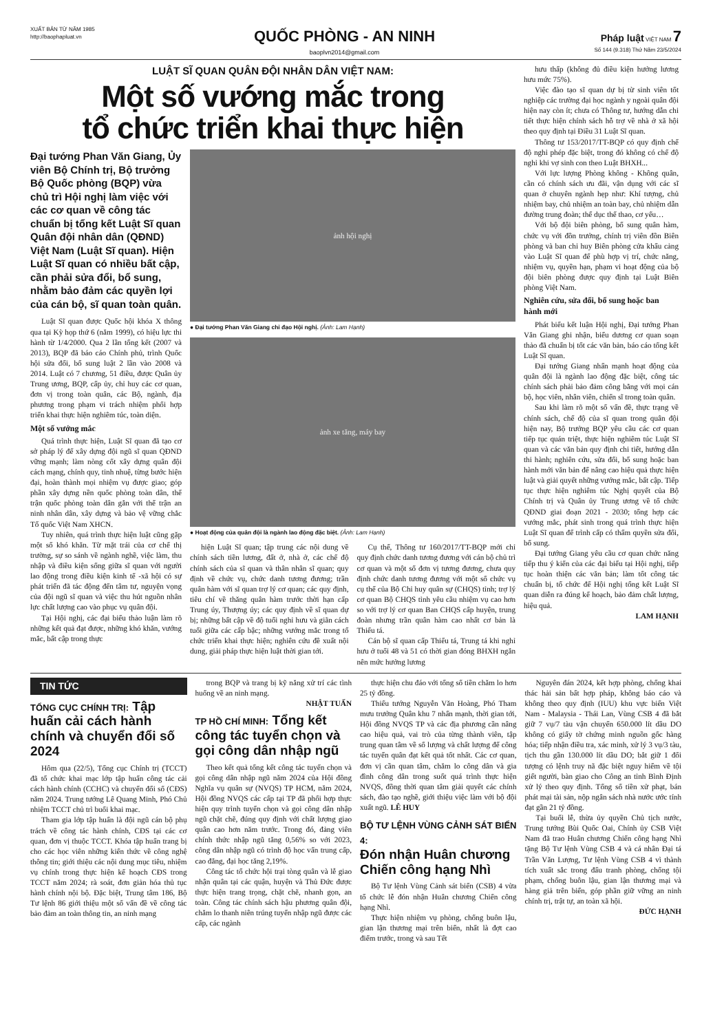XUẤT BẢN TỪ NĂM 1985
http://baophapluat.vn
QUỐC PHÒNG - AN NINH
baoplvn2014@gmail.com
Pháp luật VIỆT NAM 7
Số 144 (9.318) Thứ Năm 23/5/2024
LUẬT SĨ QUAN QUÂN ĐỘI NHÂN DÂN VIỆT NAM:
Một số vướng mắc trong
tổ chức triển khai thực hiện
Đại tướng Phan Văn Giang, Ủy viên Bộ Chính trị, Bộ trưởng Bộ Quốc phòng (BQP) vừa chủ trì Hội nghị làm việc với các cơ quan về công tác chuẩn bị tổng kết Luật Sĩ quan Quân đội nhân dân (QĐND) Việt Nam (Luật Sĩ quan). Hiện Luật Sĩ quan có nhiều bất cập, cần phải sửa đổi, bổ sung, nhằm bảo đảm các quyền lợi của cán bộ, sĩ quan toàn quân.
Luật Sĩ quan được Quốc hội khóa X thông qua tại Kỳ họp thứ 6 (năm 1999), có hiệu lực thi hành từ 1/4/2000. Qua 2 lần tổng kết (2007 và 2013), BQP đã báo cáo Chính phủ, trình Quốc hội sửa đổi, bổ sung luật 2 lần vào 2008 và 2014. Luật có 7 chương, 51 điều, được Quân ủy Trung ương, BQP, cấp ủy, chỉ huy các cơ quan, đơn vị trong toàn quân, các Bộ, ngành, địa phương trong phạm vi trách nhiệm phối hợp triển khai thực hiện nghiêm túc, toàn diện.
Một số vướng mắc
Quá trình thực hiện, Luật Sĩ quan đã tạo cơ sở pháp lý để xây dựng đội ngũ sĩ quan QĐND vững mạnh; làm nòng cốt xây dựng quân đội cách mạng, chính quy, tinh nhuệ, từng bước hiện đại, hoàn thành mọi nhiệm vụ được giao; góp phần xây dựng nền quốc phòng toàn dân, thế trận quốc phòng toàn dân gắn với thế trận an ninh nhân dân, xây dựng và bảo vệ vững chắc Tổ quốc Việt Nam XHCN.
Tuy nhiên, quá trình thực hiện luật cũng gặp một số khó khăn. Từ mặt trái của cơ chế thị trường, sự so sánh về ngành nghề, việc làm, thu nhập và điều kiện sống giữa sĩ quan với người lao động trong điều kiện kinh tế -xã hội có sự phát triển đã tác động đến tâm tư, nguyện vọng của đội ngũ sĩ quan và việc thu hút nguồn nhân lực chất lượng cao vào phục vụ quân đội.
Tại Hội nghị, các đại biểu thảo luận làm rõ những kết quả đạt được, những khó khăn, vướng mắc, bất cập trong thực
ảnh hội nghị
● Đại tướng Phan Văn Giang chỉ đạo Hội nghị. (Ảnh: Lam Hạnh)
ảnh xe tăng, máy bay
● Hoạt động của quân đội là ngành lao động đặc biệt. (Ảnh: Lam Hạnh)
hiện Luật Sĩ quan; tập trung các nội dung về chính sách tiền lương, đất ở, nhà ở, các chế độ chính sách của sĩ quan và thân nhân sĩ quan; quy định về chức vụ, chức danh tương đương; trần quân hàm với sĩ quan trợ lý cơ quan; các quy định, tiêu chí về thăng quân hàm trước thời hạn cấp Trung úy, Thượng úy; các quy định về sĩ quan dự bị; những bất cập về độ tuổi nghỉ hưu và giãn cách tuổi giữa các cấp bậc; những vướng mắc trong tổ chức triển khai thực hiện; nghiên cứu đề xuất nội dung, giải pháp thực hiện luật thời gian tới.
Cụ thể, Thông tư 160/2017/TT-BQP mới chỉ quy định chức danh tương đương với cán bộ chủ trì cơ quan và một số đơn vị tương đương, chưa quy định chức danh tương đương với một số chức vụ cụ thể của Bộ Chỉ huy quân sự (CHQS) tỉnh; trợ lý cơ quan Bộ CHQS tỉnh yêu cầu nhiệm vụ cao hơn so với trợ lý cơ quan Ban CHQS cấp huyện, trung đoàn nhưng trần quân hàm cao nhất cơ bản là Thiếu tá.
Cán bộ sĩ quan cấp Thiếu tá, Trung tá khi nghỉ hưu ở tuổi 48 và 51 có thời gian đóng BHXH ngắn nên mức hưởng lương
hưu thấp (không đủ điều kiện hưởng lương hưu mức 75%).
Việc đào tạo sĩ quan dự bị từ sinh viên tốt nghiệp các trường đại học ngành y ngoài quân đội hiện nay còn ít; chưa có Thông tư, hướng dẫn chi tiết thực hiện chính sách hỗ trợ về nhà ở xã hội theo quy định tại Điều 31 Luật Sĩ quan.
Thông tư 153/2017/TT-BQP có quy định chế độ nghỉ phép đặc biệt, trong đó không có chế độ nghỉ khi vợ sinh con theo Luật BHXH...
Với lực lượng Phòng không - Không quân, cần có chính sách ưu đãi, vận dụng với các sĩ quan ở chuyên ngành hẹp như: Khí tượng, chủ nhiệm bay, chủ nhiệm an toàn bay, chủ nhiệm dẫn đường trung đoàn; thể dục thể thao, cơ yếu…
Với bộ đội biên phòng, bổ sung quân hàm, chức vụ với đồn trưởng, chính trị viên đồn Biên phòng và ban chỉ huy Biên phòng cửa khẩu cảng vào Luật Sĩ quan để phù hợp vị trí, chức năng, nhiệm vụ, quyền hạn, phạm vi hoạt động của bộ đội biên phòng được quy định tại Luật Biên phòng Việt Nam.
Nghiên cứu, sửa đổi, bổ sung hoặc ban hành mới
Phát biểu kết luận Hội nghị, Đại tướng Phan Văn Giang ghi nhận, biểu dương cơ quan soạn thảo đã chuẩn bị tốt các văn bản, báo cáo tổng kết Luật Sĩ quan.
Đại tướng Giang nhấn mạnh hoạt động của quân đội là ngành lao động đặc biệt, công tác chính sách phải bảo đảm công bằng với mọi cán bộ, học viên, nhân viên, chiến sĩ trong toàn quân.
Sau khi làm rõ một số vấn đề, thực trạng về chính sách, chế độ của sĩ quan trong quân đội hiện nay, Bộ trưởng BQP yêu cầu các cơ quan tiếp tục quán triệt, thực hiện nghiêm túc Luật Sĩ quan và các văn bản quy định chi tiết, hướng dẫn thi hành; nghiên cứu, sửa đổi, bổ sung hoặc ban hành mới văn bản để nâng cao hiệu quả thực hiện luật và giải quyết những vướng mắc, bất cập. Tiếp tục thực hiện nghiêm túc Nghị quyết của Bộ Chính trị và Quân ủy Trung ương về tổ chức QĐND giai đoạn 2021 - 2030; tổng hợp các vướng mắc, phát sinh trong quá trình thực hiện Luật Sĩ quan để trình cấp có thẩm quyền sửa đổi, bổ sung.
Đại tướng Giang yêu cầu cơ quan chức năng tiếp thu ý kiến của các đại biểu tại Hội nghị, tiếp tục hoàn thiện các văn bản; làm tốt công tác chuẩn bị, tổ chức để Hội nghị tổng kết Luật Sĩ quan diễn ra đúng kế hoạch, bảo đảm chất lượng, hiệu quả.
LAM HẠNH
TIN TỨC
TỔNG CỤC CHÍNH TRỊ: Tập huấn cải cách hành chính và chuyển đổi số 2024
Hôm qua (22/5), Tổng cục Chính trị (TCCT) đã tổ chức khai mạc lớp tập huấn công tác cải cách hành chính (CCHC) và chuyển đổi số (CĐS) năm 2024. Trung tướng Lê Quang Minh, Phó Chủ nhiệm TCCT chủ trì buổi khai mạc.
Tham gia lớp tập huấn là đội ngũ cán bộ phụ trách về công tác hành chính, CĐS tại các cơ quan, đơn vị thuộc TCCT. Khóa tập huấn trang bị cho các học viên những kiến thức về công nghệ thông tin; giới thiệu các nội dung mục tiêu, nhiệm vụ chính trong thực hiện kế hoạch CĐS trong TCCT năm 2024; rà soát, đơn giản hóa thủ tục hành chính nội bộ. Đặc biệt, Trung tâm 186, Bộ Tư lệnh 86 giới thiệu một số vấn đề về công tác bảo đảm an toàn thông tin, an ninh mạng
trong BQP và trang bị kỹ năng xử trí các tình huống về an ninh mạng.
NHẬT TUẤN
TP HỒ CHÍ MINH: Tổng kết công tác tuyển chọn và gọi công dân nhập ngũ
Theo kết quả tổng kết công tác tuyển chọn và gọi công dân nhập ngũ năm 2024 của Hội đồng Nghĩa vụ quân sự (NVQS) TP HCM, năm 2024, Hội đồng NVQS các cấp tại TP đã phối hợp thực hiện quy trình tuyển chọn và gọi công dân nhập ngũ chặt chẽ, đúng quy định với chất lượng giao quân cao hơn năm trước. Trong đó, đảng viên chính thức nhập ngũ tăng 0,56% so với 2023, công dân nhập ngũ có trình độ học vấn trung cấp, cao đẳng, đại học tăng 2,19%.
Công tác tổ chức hội trại tòng quân và lễ giao nhận quân tại các quận, huyện và Thủ Đức được thực hiện trang trọng, chặt chẽ, nhanh gọn, an toàn. Công tác chính sách hậu phương quân đội, chăm lo thanh niên trúng tuyển nhập ngũ được các cấp, các ngành
thực hiện chu đáo với tổng số tiền chăm lo hơn 25 tỷ đồng.
Thiếu tướng Nguyễn Văn Hoàng, Phó Tham mưu trưởng Quân khu 7 nhấn mạnh, thời gian tới, Hội đồng NVQS TP và các địa phương cần nâng cao hiệu quả, vai trò của từng thành viên, tập trung quan tâm về số lượng và chất lượng để công tác tuyển quân đạt kết quả tốt nhất. Các cơ quan, đơn vị cần quan tâm, chăm lo công dân và gia đình công dân trong suốt quá trình thực hiện NVQS, đồng thời quan tâm giải quyết các chính sách, đào tạo nghề, giới thiệu việc làm với bộ đội xuất ngũ. LÊ HUY
BỘ TƯ LỆNH VÙNG CẢNH SÁT BIỂN 4:
Đón nhận Huân chương Chiến công hạng Nhì
Bộ Tư lệnh Vùng Cảnh sát biển (CSB) 4 vừa tổ chức lễ đón nhận Huân chương Chiến công hạng Nhì.
Thực hiện nhiệm vụ phòng, chống buôn lậu, gian lận thương mại trên biển, nhất là đợt cao điểm trước, trong và sau Tết
Nguyên đán 2024, kết hợp phòng, chống khai thác hải sản bất hợp pháp, không báo cáo và không theo quy định (IUU) khu vực biển Việt Nam - Malaysia - Thái Lan, Vùng CSB 4 đã bắt giữ 7 vụ/7 tàu vận chuyển 650.000 lít dầu DO không có giấy tờ chứng minh nguồn gốc hàng hóa; tiếp nhận điều tra, xác minh, xử lý 3 vụ/3 tàu, tịch thu gần 130.000 lít dầu DO; bắt giữ 1 đối tượng có lệnh truy nã đặc biệt nguy hiểm về tội giết người, bàn giao cho Công an tỉnh Bình Định xử lý theo quy định. Tổng số tiền xử phạt, bán phát mại tài sản, nộp ngân sách nhà nước ước tính đạt gần 21 tỷ đồng.
Tại buổi lễ, thừa ủy quyền Chủ tịch nước, Trung tướng Bùi Quốc Oai, Chính ủy CSB Việt Nam đã trao Huân chương Chiến công hạng Nhì tặng Bộ Tư lệnh Vùng CSB 4 và cá nhân Đại tá Trần Văn Lượng, Tư lệnh Vùng CSB 4 vì thành tích xuất sắc trong đấu tranh phòng, chống tội phạm, chống buôn lậu, gian lận thương mại và hàng giả trên biển, góp phần giữ vững an ninh chính trị, trật tự, an toàn xã hội.
ĐỨC HẠNH